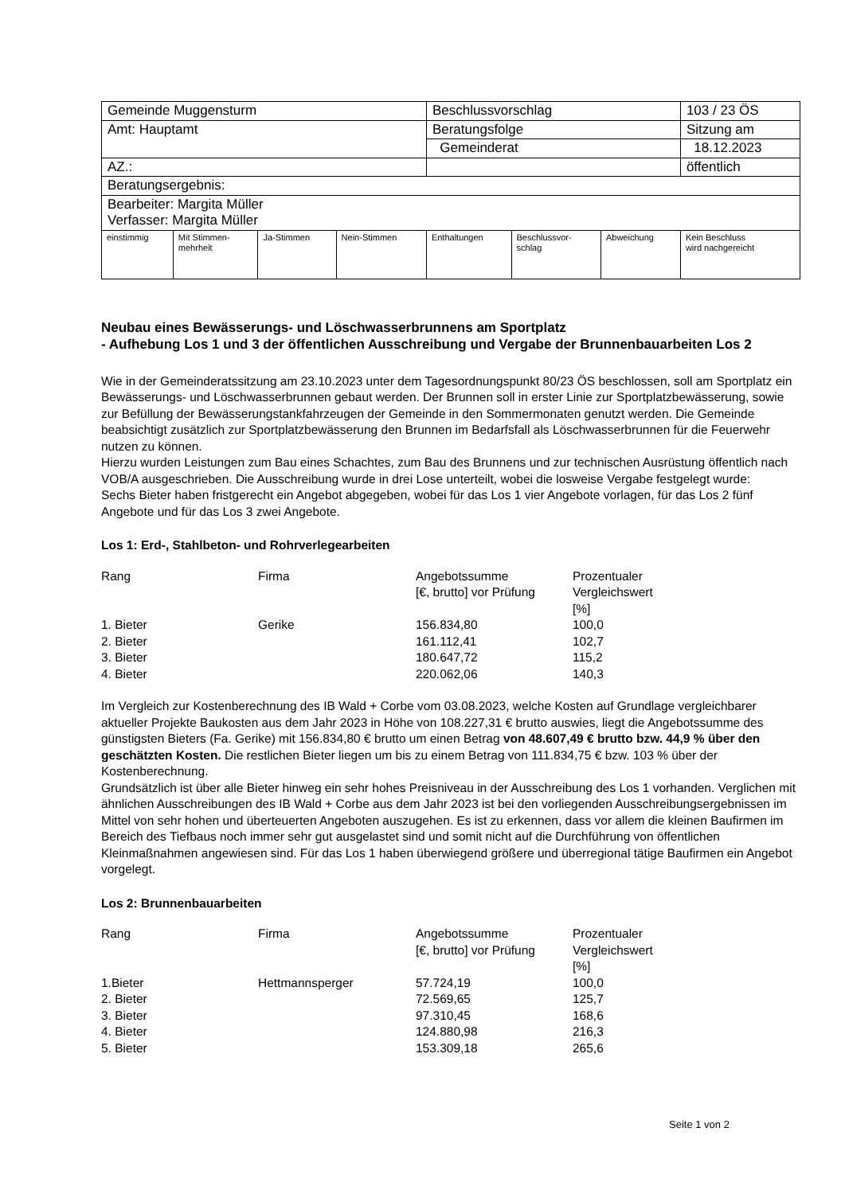| Gemeinde Muggensturm | | | | Beschlussvorschlag | | | 103 / 23 ÖS |
| Amt: Hauptamt | | | | Beratungsfolge | | | Sitzung am |
| | | | | Gemeinderat | | | 18.12.2023 |
| AZ.: | | | | | | | öffentlich |
| Beratungsergebnis: | | | | | | | |
| Bearbeiter: Margita Müller Verfasser: Margita Müller | | | | | | | |
| einstimmig | Mit Stimmen- mehrheit | Ja-Stimmen | Nein-Stimmen | Enthaltungen | Beschlussvor- schlag | Abweichung | Kein Beschluss wird nachgereicht |
Neubau eines Bewässerungs- und Löschwasserbrunnens am Sportplatz
- Aufhebung Los 1 und 3 der öffentlichen Ausschreibung und Vergabe der Brunnenbauarbeiten Los 2
Wie in der Gemeinderatssitzung am 23.10.2023 unter dem Tagesordnungspunkt 80/23 ÖS beschlossen, soll am Sportplatz ein Bewässerungs- und Löschwasserbrunnen gebaut werden. Der Brunnen soll in erster Linie zur Sportplatzbewässerung, sowie zur Befüllung der Bewässerungstankfahrzeugen der Gemeinde in den Sommermonaten genutzt werden. Die Gemeinde beabsichtigt zusätzlich zur Sportplatzbewässerung den Brunnen im Bedarfsfall als Löschwasserbrunnen für die Feuerwehr nutzen zu können.
Hierzu wurden Leistungen zum Bau eines Schachtes, zum Bau des Brunnens und zur technischen Ausrüstung öffentlich nach VOB/A ausgeschrieben. Die Ausschreibung wurde in drei Lose unterteilt, wobei die losweise Vergabe festgelegt wurde:
Sechs Bieter haben fristgerecht ein Angebot abgegeben, wobei für das Los 1 vier Angebote vorlagen, für das Los 2 fünf Angebote und für das Los 3 zwei Angebote.
Los 1: Erd-, Stahlbeton- und Rohrverlegearbeiten
| Rang | Firma | Angebotssumme [€, brutto] vor Prüfung | Prozentualer Vergleichswert [%] |
| 1. Bieter | Gerike | 156.834,80 | 100,0 |
| 2. Bieter | | 161.112,41 | 102,7 |
| 3. Bieter | | 180.647,72 | 115,2 |
| 4. Bieter | | 220.062,06 | 140,3 |
Im Vergleich zur Kostenberechnung des IB Wald + Corbe vom 03.08.2023, welche Kosten auf Grundlage vergleichbarer aktueller Projekte Baukosten aus dem Jahr 2023 in Höhe von 108.227,31 € brutto auswies, liegt die Angebotssumme des günstigsten Bieters (Fa. Gerike) mit 156.834,80 € brutto um einen Betrag von 48.607,49 € brutto bzw. 44,9 % über den geschätzten Kosten. Die restlichen Bieter liegen um bis zu einem Betrag von 111.834,75 € bzw. 103 % über der Kostenberechnung.
Grundsätzlich ist über alle Bieter hinweg ein sehr hohes Preisniveau in der Ausschreibung des Los 1 vorhanden. Verglichen mit ähnlichen Ausschreibungen des IB Wald + Corbe aus dem Jahr 2023 ist bei den vorliegenden Ausschreibungsergebnissen im Mittel von sehr hohen und überteuerten Angeboten auszugehen. Es ist zu erkennen, dass vor allem die kleinen Baufirmen im Bereich des Tiefbaus noch immer sehr gut ausgelastet sind und somit nicht auf die Durchführung von öffentlichen Kleinmaßnahmen angewiesen sind. Für das Los 1 haben überwiegend größere und überregional tätige Baufirmen ein Angebot vorgelegt.
Los 2: Brunnenbauarbeiten
| Rang | Firma | Angebotssumme [€, brutto] vor Prüfung | Prozentualer Vergleichswert [%] |
| 1.Bieter | Hettmannsperger | 57.724,19 | 100,0 |
| 2. Bieter | | 72.569,65 | 125,7 |
| 3. Bieter | | 97.310,45 | 168,6 |
| 4. Bieter | | 124.880,98 | 216,3 |
| 5. Bieter | | 153.309,18 | 265,6 |
Seite 1 von 2